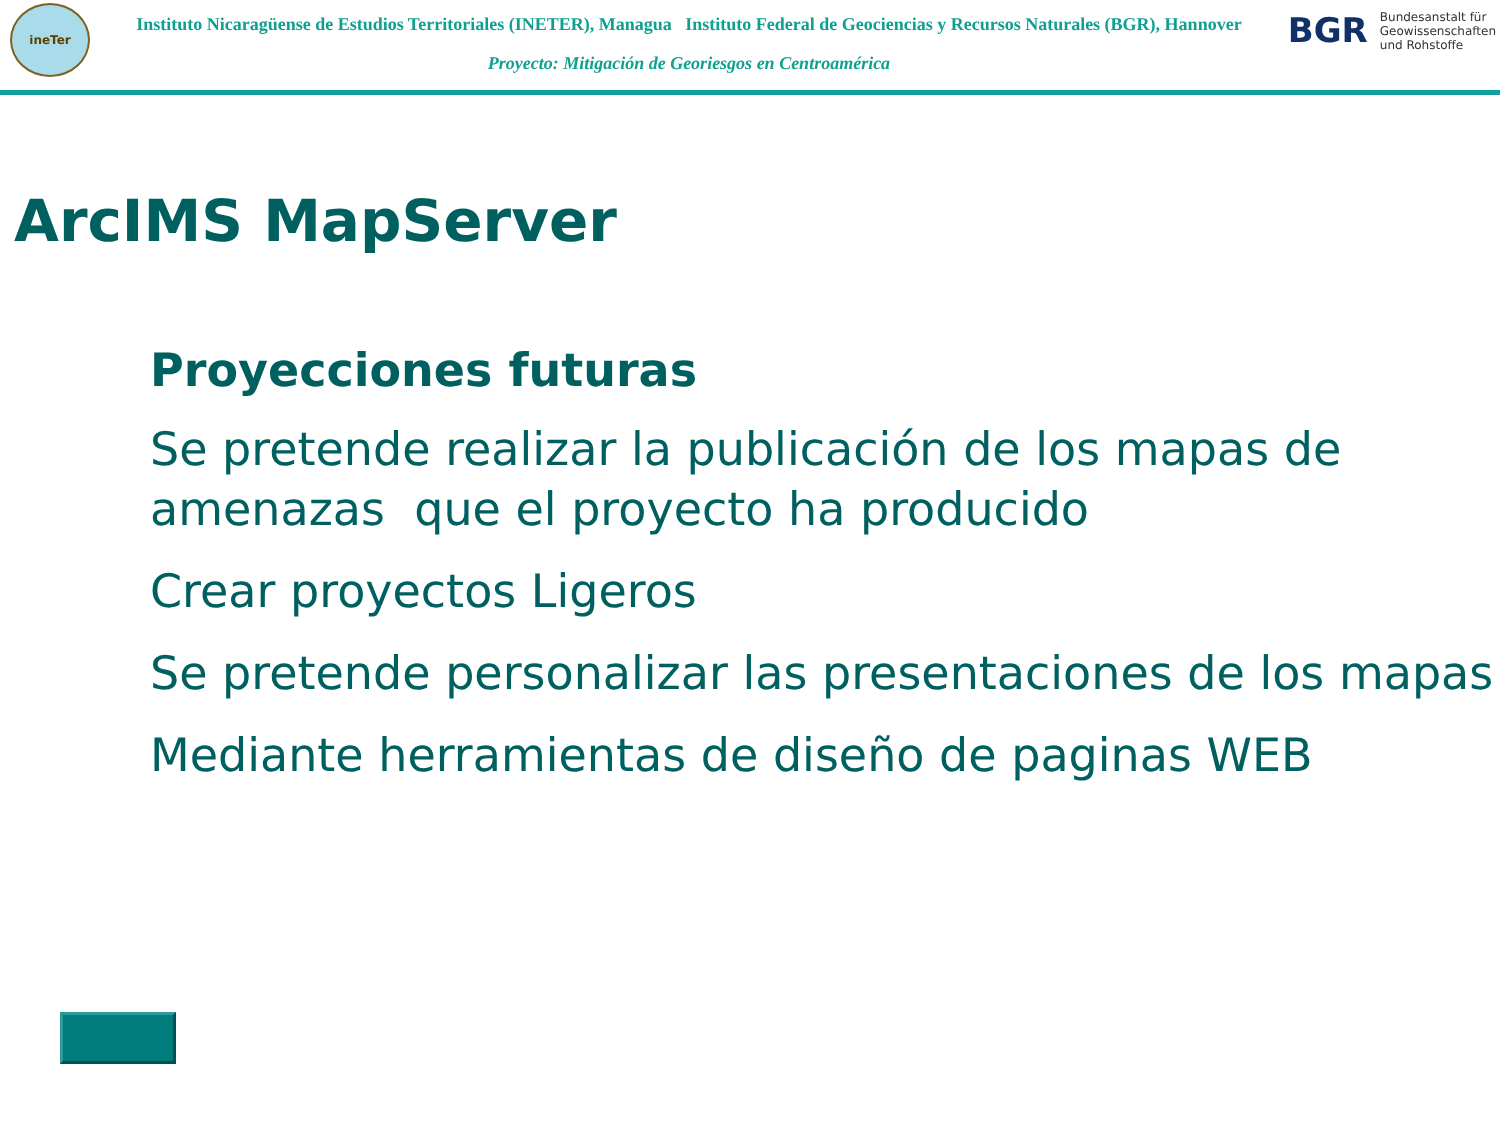ineTer
Instituto Nicaragüense de Estudios Territoriales (INETER), Managua Instituto Federal de Geociencias y Recursos Naturales (BGR), Hannover
Proyecto: Mitigación de Georiesgos en Centroamérica
BGR Bundesanstalt für
Geowissenschaften
und Rohstoffe
ArcIMS MapServer
Proyecciones futuras
Se pretende realizar la publicación de los mapas de amenazas que el proyecto ha producido
Crear proyectos Ligeros
Se pretende personalizar las presentaciones de los mapas
Mediante herramientas de diseño de paginas WEB